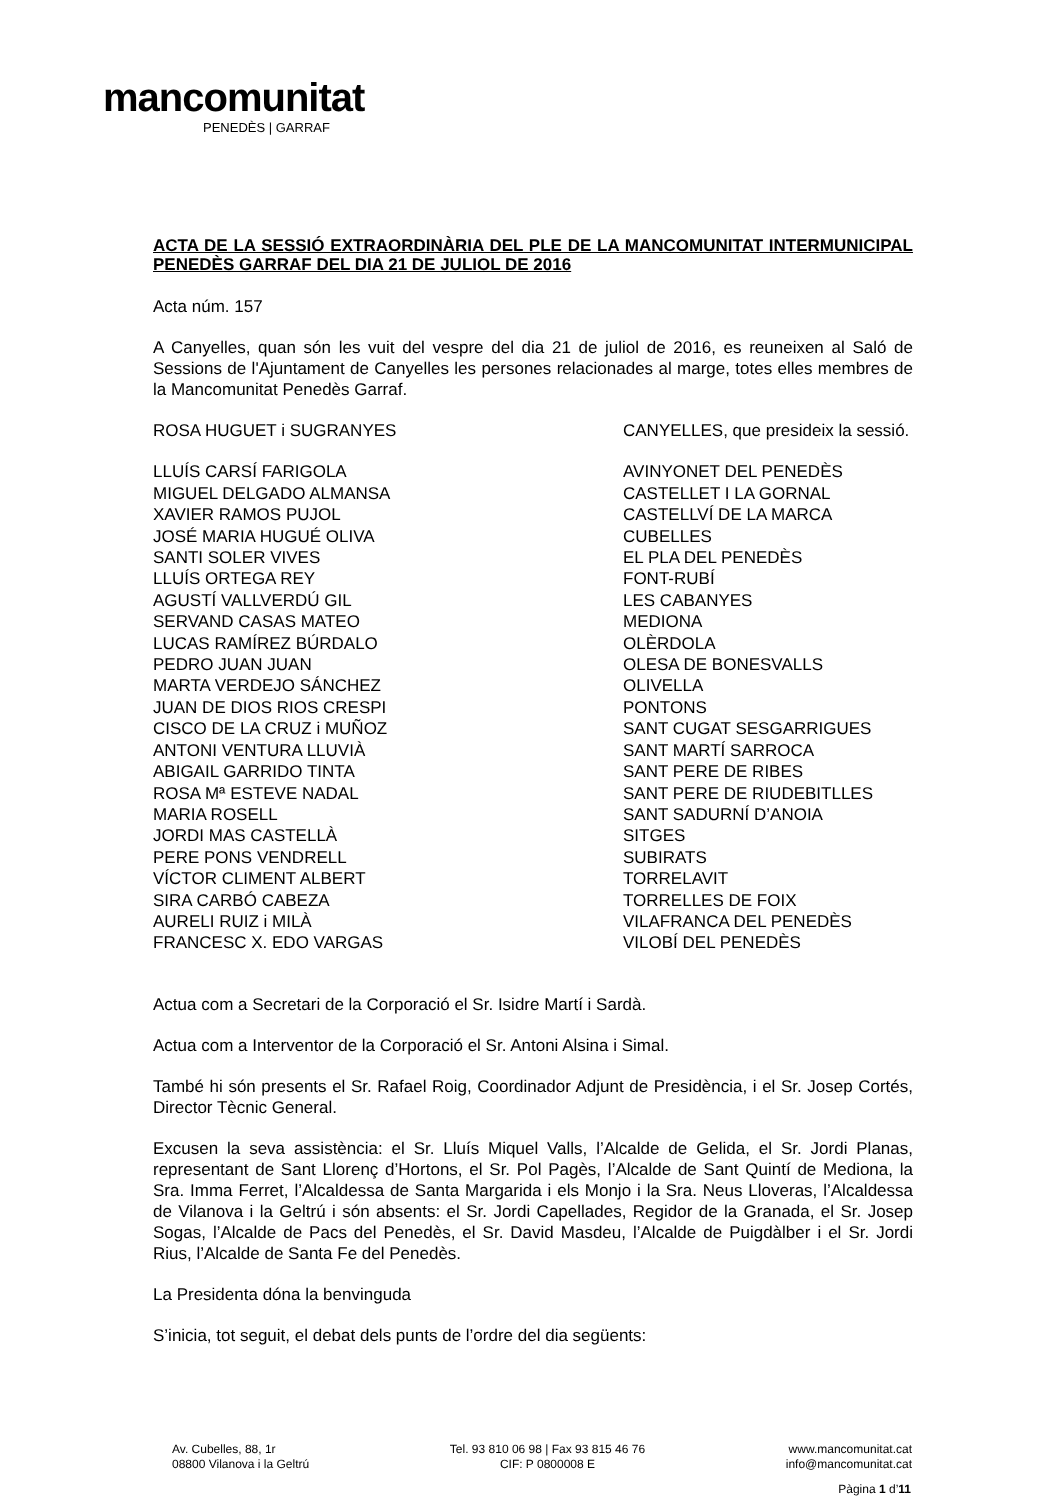mancomunitat
PENEDÈS | GARRAF
ACTA DE LA SESSIÓ EXTRAORDINÀRIA DEL PLE DE LA MANCOMUNITAT INTERMUNICIPAL PENEDÈS GARRAF DEL DIA 21 DE JULIOL DE 2016
Acta núm. 157
A Canyelles, quan són les vuit del vespre del dia 21 de juliol de 2016, es reuneixen al Saló de Sessions de l'Ajuntament de Canyelles les persones relacionades al marge, totes elles membres de la Mancomunitat Penedès Garraf.
| ROSA HUGUET i SUGRANYES | CANYELLES, que presideix la sessió. |
| LLUÍS CARSÍ FARIGOLA | AVINYONET DEL PENEDÈS |
| MIGUEL DELGADO ALMANSA | CASTELLET I LA GORNAL |
| XAVIER RAMOS PUJOL | CASTELLVÍ DE LA MARCA |
| JOSÉ MARIA HUGUÉ OLIVA | CUBELLES |
| SANTI SOLER VIVES | EL PLA DEL PENEDÈS |
| LLUÍS ORTEGA REY | FONT-RUBÍ |
| AGUSTÍ VALLVERDÚ GIL | LES CABANYES |
| SERVAND CASAS MATEO | MEDIONA |
| LUCAS RAMÍREZ BÚRDALO | OLÈRDOLA |
| PEDRO JUAN JUAN | OLESA DE BONESVALLS |
| MARTA VERDEJO SÁNCHEZ | OLIVELLA |
| JUAN DE DIOS RIOS CRESPI | PONTONS |
| CISCO DE LA CRUZ i MUÑOZ | SANT CUGAT SESGARRIGUES |
| ANTONI VENTURA LLUVIÀ | SANT MARTÍ SARROCA |
| ABIGAIL GARRIDO TINTA | SANT PERE DE RIBES |
| ROSA Mª ESTEVE NADAL | SANT PERE DE RIUDEBITLLES |
| MARIA ROSELL | SANT SADURNÍ D’ANOIA |
| JORDI MAS CASTELLÀ | SITGES |
| PERE PONS VENDRELL | SUBIRATS |
| VÍCTOR CLIMENT ALBERT | TORRELAVIT |
| SIRA CARBÓ CABEZA | TORRELLES DE FOIX |
| AURELI RUIZ i MILÀ | VILAFRANCA DEL PENEDÈS |
| FRANCESC X. EDO VARGAS | VILOBÍ DEL PENEDÈS |
Actua com a Secretari de la Corporació el Sr. Isidre Martí i Sardà.
Actua com a Interventor de la Corporació el Sr. Antoni Alsina i Simal.
També hi són presents el Sr. Rafael Roig, Coordinador Adjunt de Presidència, i el Sr. Josep Cortés, Director Tècnic General.
Excusen la seva assistència: el Sr. Lluís Miquel Valls, l’Alcalde de Gelida, el Sr. Jordi Planas, representant de Sant Llorenç d’Hortons, el Sr. Pol Pagès, l’Alcalde de Sant Quintí de Mediona, la Sra. Imma Ferret, l’Alcaldessa de Santa Margarida i els Monjo i la Sra. Neus Lloveras, l’Alcaldessa de Vilanova i la Geltrú i són absents: el Sr. Jordi Capellades, Regidor de la Granada, el Sr. Josep Sogas, l’Alcalde de Pacs del Penedès, el Sr. David Masdeu, l’Alcalde de Puigdàlber i el Sr. Jordi Rius, l’Alcalde de Santa Fe del Penedès.
La Presidenta dóna la benvinguda
S’inicia, tot seguit, el debat dels punts de l’ordre del dia següents:
Av. Cubelles, 88, 1r
08800 Vilanova i la Geltrú
Tel. 93 810 06 98 | Fax 93 815 46 76
CIF: P 0800008 E
www.mancomunitat.cat
info@mancomunitat.cat
Pàgina 1 d’11